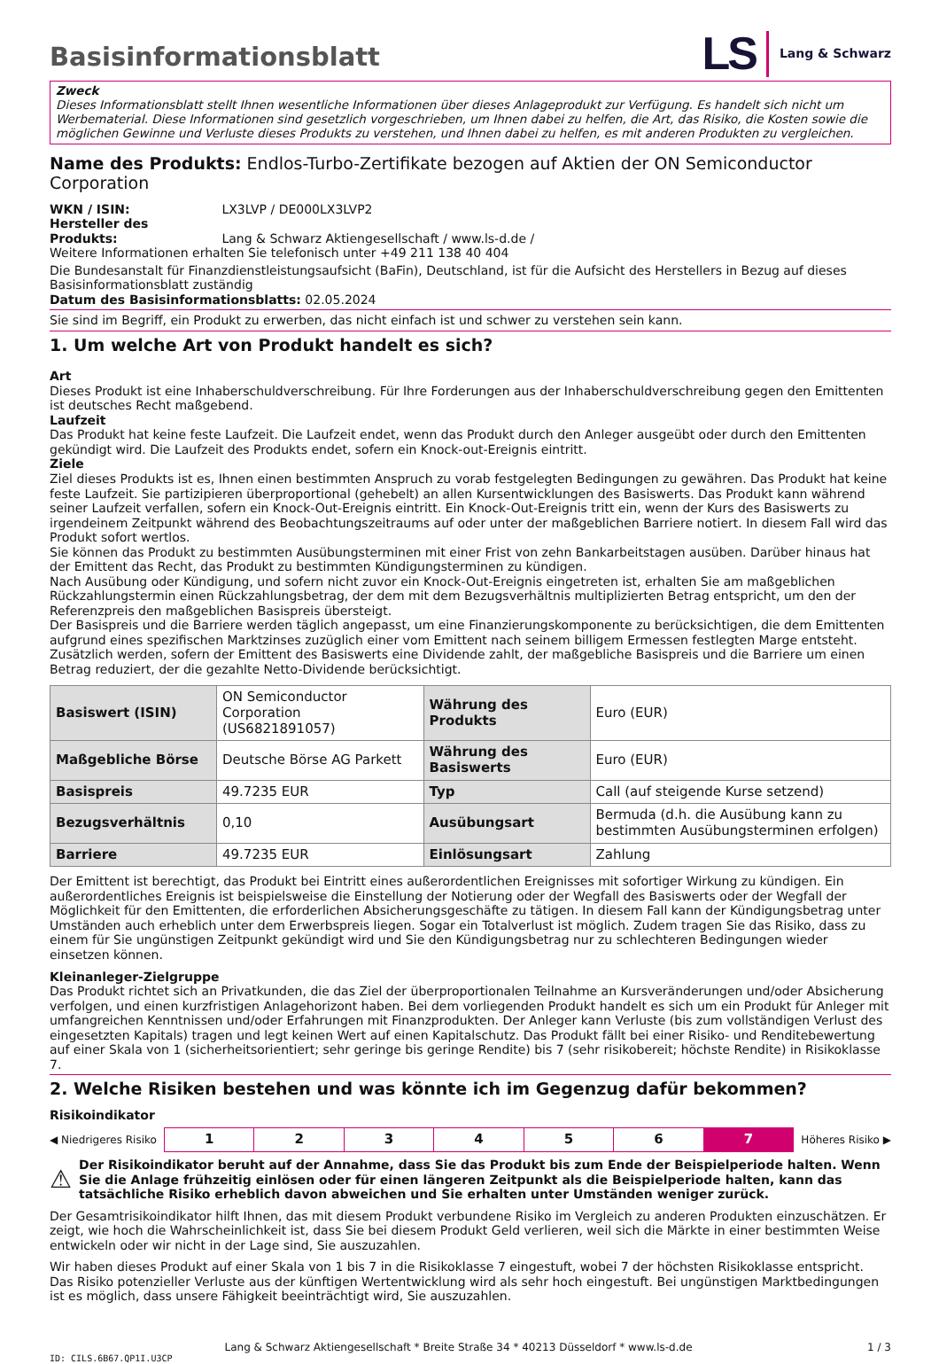Basisinformationsblatt
LS Lang & Schwarz
Zweck
Dieses Informationsblatt stellt Ihnen wesentliche Informationen über dieses Anlageprodukt zur Verfügung. Es handelt sich nicht um Werbematerial. Diese Informationen sind gesetzlich vorgeschrieben, um Ihnen dabei zu helfen, die Art, das Risiko, die Kosten sowie die möglichen Gewinne und Verluste dieses Produkts zu verstehen, und Ihnen dabei zu helfen, es mit anderen Produkten zu vergleichen.
Name des Produkts: Endlos-Turbo-Zertifikate bezogen auf Aktien der ON Semiconductor Corporation
WKN / ISIN: LX3LVP / DE000LX3LVP2
Hersteller des Produkts: Lang & Schwarz Aktiengesellschaft / www.ls-d.de /
Weitere Informationen erhalten Sie telefonisch unter +49 211 138 40 404
Die Bundesanstalt für Finanzdienstleistungsaufsicht (BaFin), Deutschland, ist für die Aufsicht des Herstellers in Bezug auf dieses Basisinformationsblatt zuständig
Datum des Basisinformationsblatts: 02.05.2024
Sie sind im Begriff, ein Produkt zu erwerben, das nicht einfach ist und schwer zu verstehen sein kann.
1. Um welche Art von Produkt handelt es sich?
Art
Dieses Produkt ist eine Inhaberschuldverschreibung. Für Ihre Forderungen aus der Inhaberschuldverschreibung gegen den Emittenten ist deutsches Recht maßgebend.
Laufzeit
Das Produkt hat keine feste Laufzeit. Die Laufzeit endet, wenn das Produkt durch den Anleger ausgeübt oder durch den Emittenten gekündigt wird. Die Laufzeit des Produkts endet, sofern ein Knock-out-Ereignis eintritt.
Ziele
Ziel dieses Produkts ist es, Ihnen einen bestimmten Anspruch zu vorab festgelegten Bedingungen zu gewähren. Das Produkt hat keine feste Laufzeit. Sie partizipieren überproportional (gehebelt) an allen Kursentwicklungen des Basiswerts. Das Produkt kann während seiner Laufzeit verfallen, sofern ein Knock-Out-Ereignis eintritt. Ein Knock-Out-Ereignis tritt ein, wenn der Kurs des Basiswerts zu irgendeinem Zeitpunkt während des Beobachtungszeitraums auf oder unter der maßgeblichen Barriere notiert. In diesem Fall wird das Produkt sofort wertlos.
Sie können das Produkt zu bestimmten Ausübungsterminen mit einer Frist von zehn Bankarbeitstagen ausüben. Darüber hinaus hat der Emittent das Recht, das Produkt zu bestimmten Kündigungsterminen zu kündigen.
Nach Ausübung oder Kündigung, und sofern nicht zuvor ein Knock-Out-Ereignis eingetreten ist, erhalten Sie am maßgeblichen Rückzahlungstermin einen Rückzahlungsbetrag, der dem mit dem Bezugsverhältnis multiplizierten Betrag entspricht, um den der Referenzpreis den maßgeblichen Basispreis übersteigt.
Der Basispreis und die Barriere werden täglich angepasst, um eine Finanzierungskomponente zu berücksichtigen, die dem Emittenten aufgrund eines spezifischen Marktzinses zuzüglich einer vom Emittent nach seinem billigem Ermessen festlegten Marge entsteht. Zusätzlich werden, sofern der Emittent des Basiswerts eine Dividende zahlt, der maßgebliche Basispreis und die Barriere um einen Betrag reduziert, der die gezahlte Netto-Dividende berücksichtigt.
| Basiswert (ISIN) | ON Semiconductor Corporation (US6821891057) | Währung des Produkts | Euro (EUR) |
| Maßgebliche Börse | Deutsche Börse AG Parkett | Währung des Basiswerts | Euro (EUR) |
| Basispreis | 49.7235 EUR | Typ | Call (auf steigende Kurse setzend) |
| Bezugsverhältnis | 0,10 | Ausübungsart | Bermuda (d.h. die Ausübung kann zu bestimmten Ausübungsterminen erfolgen) |
| Barriere | 49.7235 EUR | Einlösungsart | Zahlung |
Der Emittent ist berechtigt, das Produkt bei Eintritt eines außerordentlichen Ereignisses mit sofortiger Wirkung zu kündigen. Ein außerordentliches Ereignis ist beispielsweise die Einstellung der Notierung oder der Wegfall des Basiswerts oder der Wegfall der Möglichkeit für den Emittenten, die erforderlichen Absicherungsgeschäfte zu tätigen. In diesem Fall kann der Kündigungsbetrag unter Umständen auch erheblich unter dem Erwerbspreis liegen. Sogar ein Totalverlust ist möglich. Zudem tragen Sie das Risiko, dass zu einem für Sie ungünstigen Zeitpunkt gekündigt wird und Sie den Kündigungsbetrag nur zu schlechteren Bedingungen wieder einsetzen können.
Kleinanleger-Zielgruppe
Das Produkt richtet sich an Privatkunden, die das Ziel der überproportionalen Teilnahme an Kursveränderungen und/oder Absicherung verfolgen, und einen kurzfristigen Anlagehorizont haben. Bei dem vorliegenden Produkt handelt es sich um ein Produkt für Anleger mit umfangreichen Kenntnissen und/oder Erfahrungen mit Finanzprodukten. Der Anleger kann Verluste (bis zum vollständigen Verlust des eingesetzten Kapitals) tragen und legt keinen Wert auf einen Kapitalschutz. Das Produkt fällt bei einer Risiko- und Renditebewertung auf einer Skala von 1 (sicherheitsorientiert; sehr geringe bis geringe Rendite) bis 7 (sehr risikobereit; höchste Rendite) in Risikoklasse 7.
2. Welche Risiken bestehen und was könnte ich im Gegenzug dafür bekommen?
Risikoindikator
◀ Niedrigeres Risiko
| 1 | 2 | 3 | 4 | 5 | 6 | 7 |
Höheres Risiko ▶
⚠ Der Risikoindikator beruht auf der Annahme, dass Sie das Produkt bis zum Ende der Beispielperiode halten. Wenn Sie die Anlage frühzeitig einlösen oder für einen längeren Zeitpunkt als die Beispielperiode halten, kann das tatsächliche Risiko erheblich davon abweichen und Sie erhalten unter Umständen weniger zurück.
Der Gesamtrisikoindikator hilft Ihnen, das mit diesem Produkt verbundene Risiko im Vergleich zu anderen Produkten einzuschätzen. Er zeigt, wie hoch die Wahrscheinlichkeit ist, dass Sie bei diesem Produkt Geld verlieren, weil sich die Märkte in einer bestimmten Weise entwickeln oder wir nicht in der Lage sind, Sie auszuzahlen.
Wir haben dieses Produkt auf einer Skala von 1 bis 7 in die Risikoklasse 7 eingestuft, wobei 7 der höchsten Risikoklasse entspricht. Das Risiko potenzieller Verluste aus der künftigen Wertentwicklung wird als sehr hoch eingestuft. Bei ungünstigen Marktbedingungen ist es möglich, dass unsere Fähigkeit beeinträchtigt wird, Sie auszuzahlen.
Lang & Schwarz Aktiengesellschaft * Breite Straße 34 * 40213 Düsseldorf * www.ls-d.de 1 / 3
ID: CILS.6B67.QP1I.U3CP